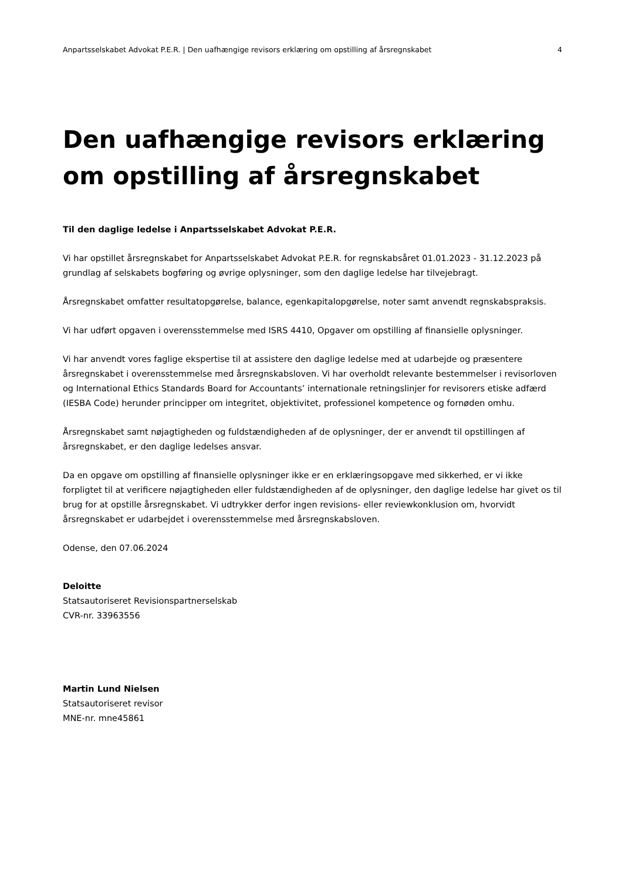Anpartsselskabet Advokat P.E.R. | Den uafhængige revisors erklæring om opstilling af årsregnskabet 4
Den uafhængige revisors erklæring om opstilling af årsregnskabet
Til den daglige ledelse i Anpartsselskabet Advokat P.E.R.
Vi har opstillet årsregnskabet for Anpartsselskabet Advokat P.E.R. for regnskabsåret 01.01.2023 - 31.12.2023 på grundlag af selskabets bogføring og øvrige oplysninger, som den daglige ledelse har tilvejebragt.
Årsregnskabet omfatter resultatopgørelse, balance, egenkapitalopgørelse, noter samt anvendt regnskabspraksis.
Vi har udført opgaven i overensstemmelse med ISRS 4410, Opgaver om opstilling af finansielle oplysninger.
Vi har anvendt vores faglige ekspertise til at assistere den daglige ledelse med at udarbejde og præsentere årsregnskabet i overensstemmelse med årsregnskabsloven. Vi har overholdt relevante bestemmelser i revisorloven og International Ethics Standards Board for Accountants’ internationale retningslinjer for revisorers etiske adfærd (IESBA Code) herunder principper om integritet, objektivitet, professionel kompetence og fornøden omhu.
Årsregnskabet samt nøjagtigheden og fuldstændigheden af de oplysninger, der er anvendt til opstillingen af årsregnskabet, er den daglige ledelses ansvar.
Da en opgave om opstilling af finansielle oplysninger ikke er en erklæringsopgave med sikkerhed, er vi ikke forpligtet til at verificere nøjagtigheden eller fuldstændigheden af de oplysninger, den daglige ledelse har givet os til brug for at opstille årsregnskabet. Vi udtrykker derfor ingen revisions- eller reviewkonklusion om, hvorvidt årsregnskabet er udarbejdet i overensstemmelse med årsregnskabsloven.
Odense, den 07.06.2024
Deloitte
Statsautoriseret Revisionspartnerselskab
CVR-nr. 33963556
Martin Lund Nielsen
Statsautoriseret revisor
MNE-nr. mne45861